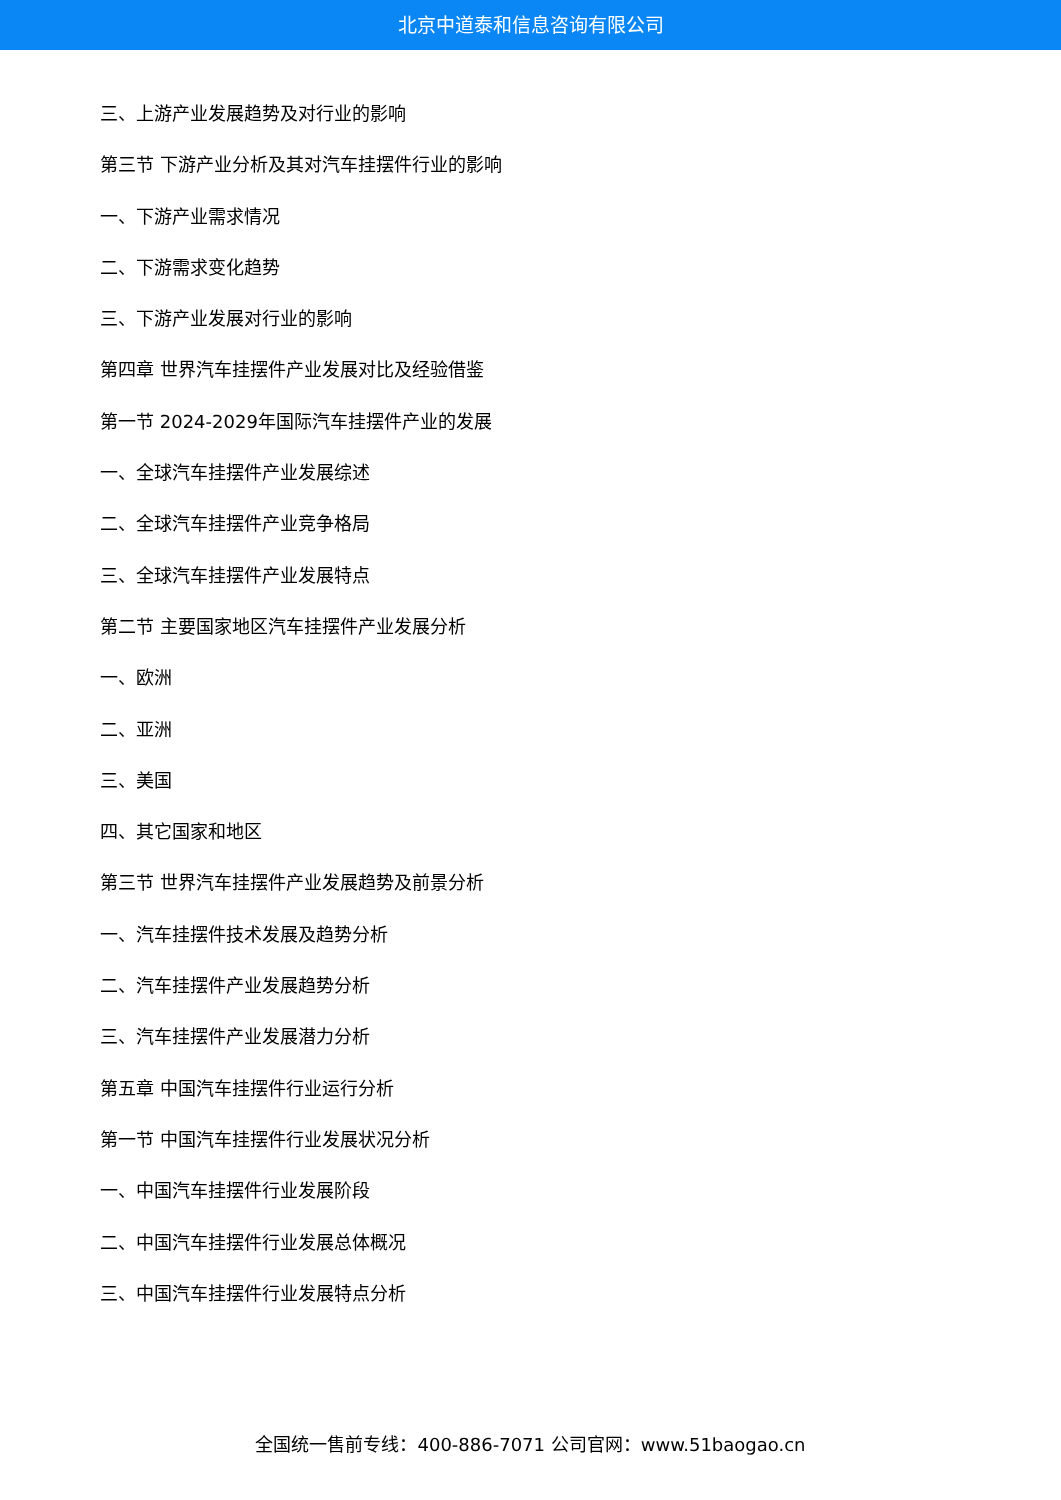北京中道泰和信息咨询有限公司
三、上游产业发展趋势及对行业的影响
第三节 下游产业分析及其对汽车挂摆件行业的影响
一、下游产业需求情况
二、下游需求变化趋势
三、下游产业发展对行业的影响
第四章 世界汽车挂摆件产业发展对比及经验借鉴
第一节 2024-2029年国际汽车挂摆件产业的发展
一、全球汽车挂摆件产业发展综述
二、全球汽车挂摆件产业竞争格局
三、全球汽车挂摆件产业发展特点
第二节 主要国家地区汽车挂摆件产业发展分析
一、欧洲
二、亚洲
三、美国
四、其它国家和地区
第三节 世界汽车挂摆件产业发展趋势及前景分析
一、汽车挂摆件技术发展及趋势分析
二、汽车挂摆件产业发展趋势分析
三、汽车挂摆件产业发展潜力分析
第五章 中国汽车挂摆件行业运行分析
第一节 中国汽车挂摆件行业发展状况分析
一、中国汽车挂摆件行业发展阶段
二、中国汽车挂摆件行业发展总体概况
三、中国汽车挂摆件行业发展特点分析
全国统一售前专线：400-886-7071 公司官网：www.51baogao.cn